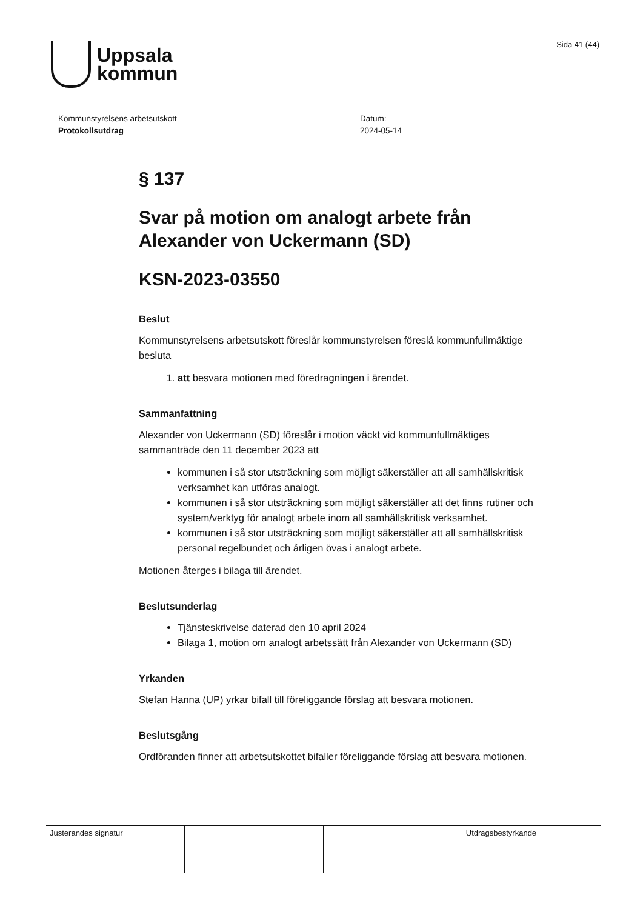Uppsala
kommun
Sida 41 (44)
Kommunstyrelsens arbetsutskott
Protokollsutdrag
Datum:
2024-05-14
§ 137
Svar på motion om analogt arbete från Alexander von Uckermann (SD)
KSN-2023-03550
Beslut
Kommunstyrelsens arbetsutskott föreslår kommunstyrelsen föreslå kommunfullmäktige besluta
1. att besvara motionen med föredragningen i ärendet.
Sammanfattning
Alexander von Uckermann (SD) föreslår i motion väckt vid kommunfullmäktiges sammanträde den 11 december 2023 att
kommunen i så stor utsträckning som möjligt säkerställer att all samhällskritisk verksamhet kan utföras analogt.
kommunen i så stor utsträckning som möjligt säkerställer att det finns rutiner och system/verktyg för analogt arbete inom all samhällskritisk verksamhet.
kommunen i så stor utsträckning som möjligt säkerställer att all samhällskritisk personal regelbundet och årligen övas i analogt arbete.
Motionen återges i bilaga till ärendet.
Beslutsunderlag
Tjänsteskrivelse daterad den 10 april 2024
Bilaga 1, motion om analogt arbetssätt från Alexander von Uckermann (SD)
Yrkanden
Stefan Hanna (UP) yrkar bifall till föreliggande förslag att besvara motionen.
Beslutsgång
Ordföranden finner att arbetsutskottet bifaller föreliggande förslag att besvara motionen.
| Justerandes signatur | | | Utdragsbestyrkande |